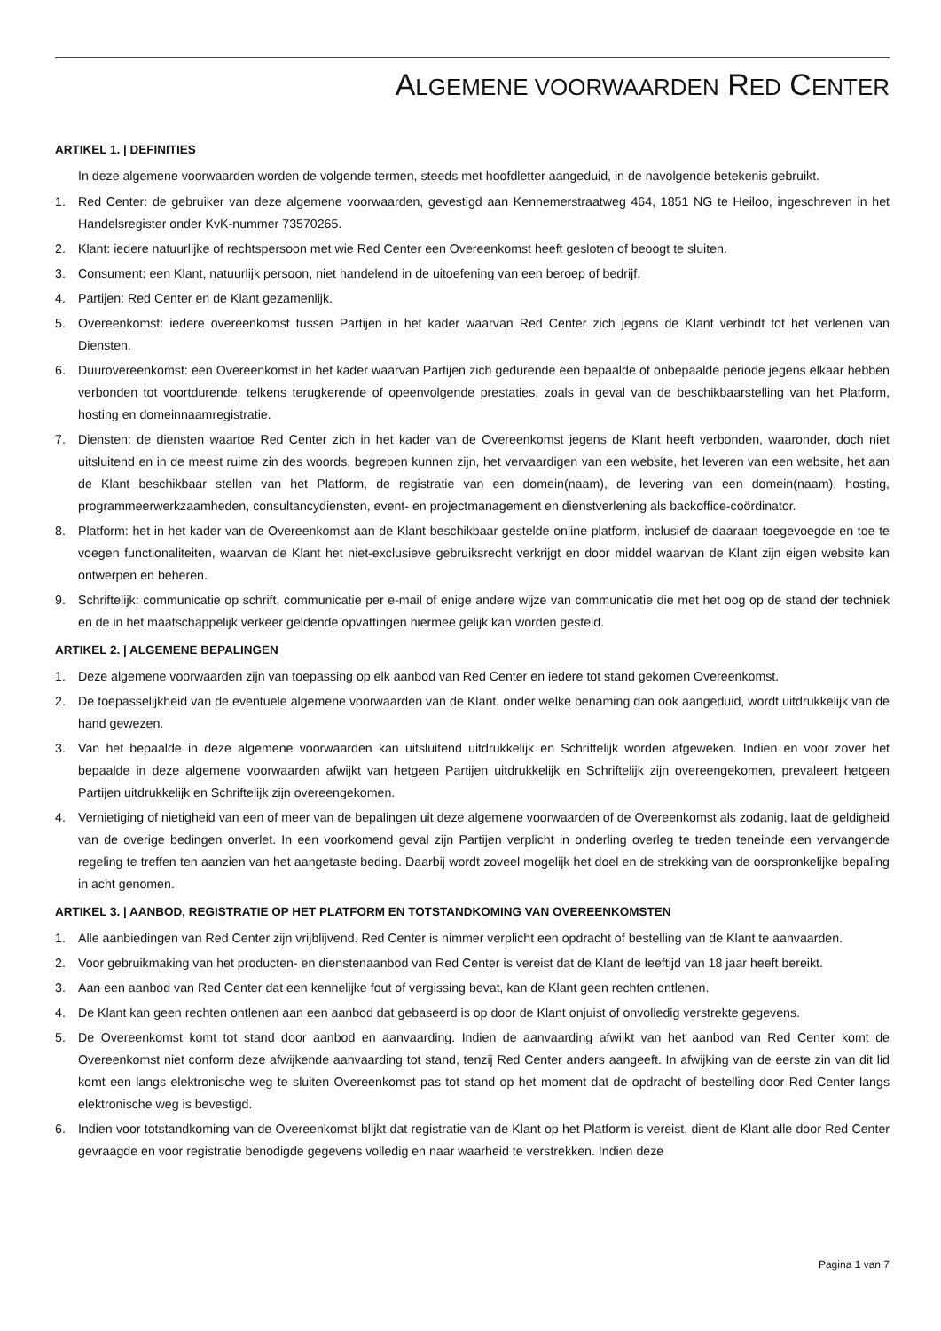ALGEMENE VOORWAARDEN RED CENTER
ARTIKEL 1. | DEFINITIES
In deze algemene voorwaarden worden de volgende termen, steeds met hoofdletter aangeduid, in de navolgende betekenis gebruikt.
1. Red Center: de gebruiker van deze algemene voorwaarden, gevestigd aan Kennemerstraatweg 464, 1851 NG te Heiloo, ingeschreven in het Handelsregister onder KvK-nummer 73570265.
2. Klant: iedere natuurlijke of rechtspersoon met wie Red Center een Overeenkomst heeft gesloten of beoogt te sluiten.
3. Consument: een Klant, natuurlijk persoon, niet handelend in de uitoefening van een beroep of bedrijf.
4. Partijen: Red Center en de Klant gezamenlijk.
5. Overeenkomst: iedere overeenkomst tussen Partijen in het kader waarvan Red Center zich jegens de Klant verbindt tot het verlenen van Diensten.
6. Duurovereenkomst: een Overeenkomst in het kader waarvan Partijen zich gedurende een bepaalde of onbepaalde periode jegens elkaar hebben verbonden tot voortdurende, telkens terugkerende of opeenvolgende prestaties, zoals in geval van de beschikbaarstelling van het Platform, hosting en domeinnaamregistratie.
7. Diensten: de diensten waartoe Red Center zich in het kader van de Overeenkomst jegens de Klant heeft verbonden, waaronder, doch niet uitsluitend en in de meest ruime zin des woords, begrepen kunnen zijn, het vervaardigen van een website, het leveren van een website, het aan de Klant beschikbaar stellen van het Platform, de registratie van een domein(naam), de levering van een domein(naam), hosting, programmeerwerkzaamheden, consultancydiensten, event- en projectmanagement en dienstverlening als backoffice-coördinator.
8. Platform: het in het kader van de Overeenkomst aan de Klant beschikbaar gestelde online platform, inclusief de daaraan toegevoegde en toe te voegen functionaliteiten, waarvan de Klant het niet-exclusieve gebruiksrecht verkrijgt en door middel waarvan de Klant zijn eigen website kan ontwerpen en beheren.
9. Schriftelijk: communicatie op schrift, communicatie per e-mail of enige andere wijze van communicatie die met het oog op de stand der techniek en de in het maatschappelijk verkeer geldende opvattingen hiermee gelijk kan worden gesteld.
ARTIKEL 2. | ALGEMENE BEPALINGEN
1. Deze algemene voorwaarden zijn van toepassing op elk aanbod van Red Center en iedere tot stand gekomen Overeenkomst.
2. De toepasselijkheid van de eventuele algemene voorwaarden van de Klant, onder welke benaming dan ook aangeduid, wordt uitdrukkelijk van de hand gewezen.
3. Van het bepaalde in deze algemene voorwaarden kan uitsluitend uitdrukkelijk en Schriftelijk worden afgeweken. Indien en voor zover het bepaalde in deze algemene voorwaarden afwijkt van hetgeen Partijen uitdrukkelijk en Schriftelijk zijn overeengekomen, prevaleert hetgeen Partijen uitdrukkelijk en Schriftelijk zijn overeengekomen.
4. Vernietiging of nietigheid van een of meer van de bepalingen uit deze algemene voorwaarden of de Overeenkomst als zodanig, laat de geldigheid van de overige bedingen onverlet. In een voorkomend geval zijn Partijen verplicht in onderling overleg te treden teneinde een vervangende regeling te treffen ten aanzien van het aangetaste beding. Daarbij wordt zoveel mogelijk het doel en de strekking van de oorspronkelijke bepaling in acht genomen.
ARTIKEL 3. | AANBOD, REGISTRATIE OP HET PLATFORM EN TOTSTANDKOMING VAN OVEREENKOMSTEN
1. Alle aanbiedingen van Red Center zijn vrijblijvend. Red Center is nimmer verplicht een opdracht of bestelling van de Klant te aanvaarden.
2. Voor gebruikmaking van het producten- en dienstenaanbod van Red Center is vereist dat de Klant de leeftijd van 18 jaar heeft bereikt.
3. Aan een aanbod van Red Center dat een kennelijke fout of vergissing bevat, kan de Klant geen rechten ontlenen.
4. De Klant kan geen rechten ontlenen aan een aanbod dat gebaseerd is op door de Klant onjuist of onvolledig verstrekte gegevens.
5. De Overeenkomst komt tot stand door aanbod en aanvaarding. Indien de aanvaarding afwijkt van het aanbod van Red Center komt de Overeenkomst niet conform deze afwijkende aanvaarding tot stand, tenzij Red Center anders aangeeft. In afwijking van de eerste zin van dit lid komt een langs elektronische weg te sluiten Overeenkomst pas tot stand op het moment dat de opdracht of bestelling door Red Center langs elektronische weg is bevestigd.
6. Indien voor totstandkoming van de Overeenkomst blijkt dat registratie van de Klant op het Platform is vereist, dient de Klant alle door Red Center gevraagde en voor registratie benodigde gegevens volledig en naar waarheid te verstrekken. Indien deze
Pagina 1 van 7